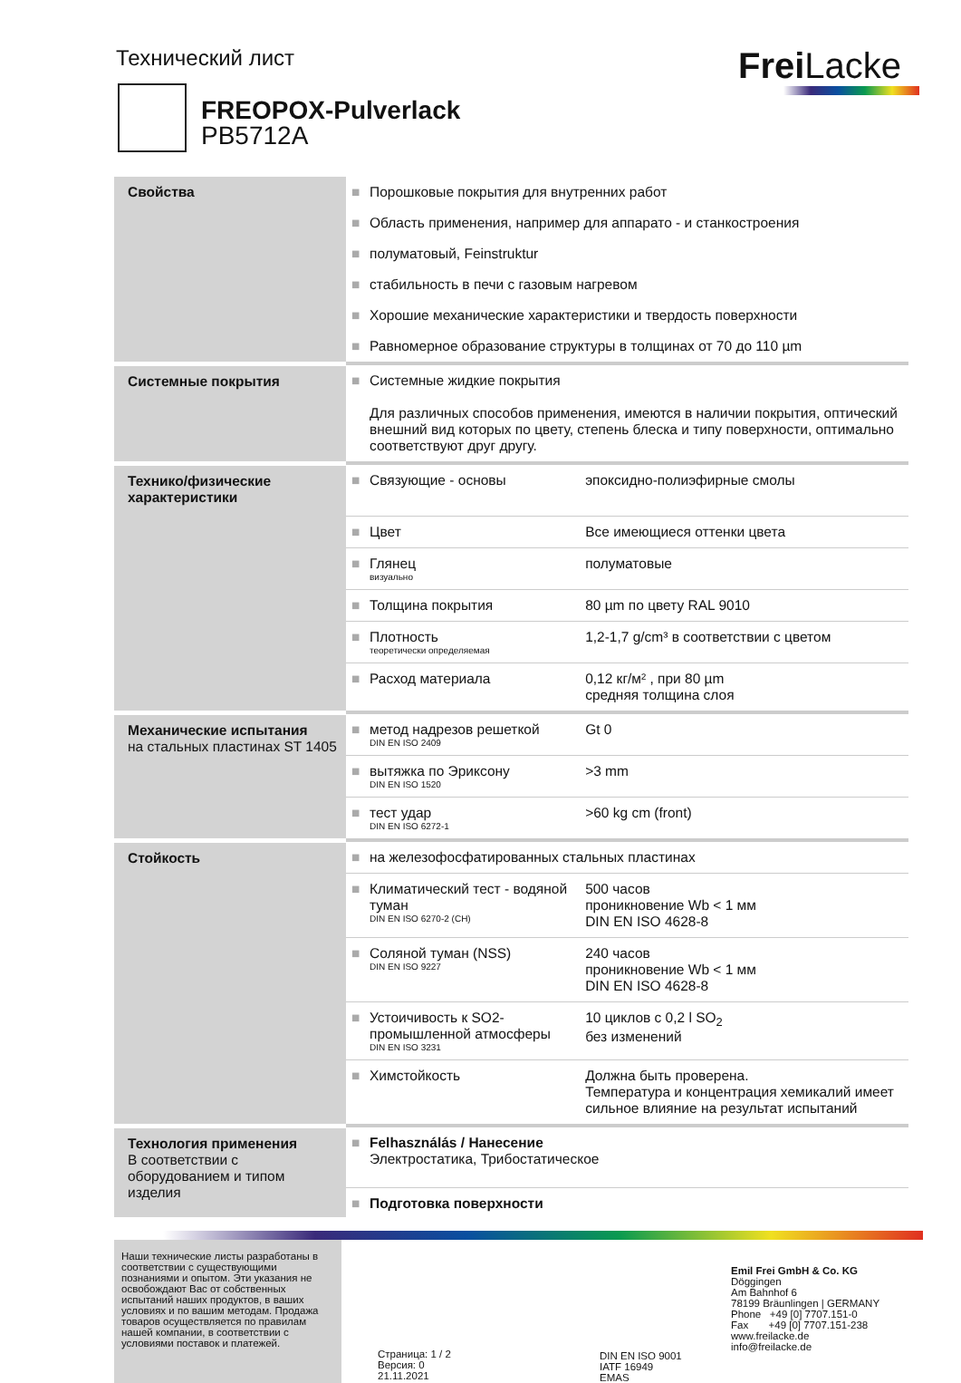Технический лист
FREOPOX-Pulverlack
PB5712A
Frei Lacke
| Свойства | ■ | Порошковые покрытия для внутренних работ | |
| | ■ | Область применения, например для аппарато - и станкостроения | |
| | ■ | полуматовый, Feinstruktur | |
| | ■ | стабильность в печи с газовым нагревом | |
| | ■ | Хорошие механические характеристики и твердость поверхности | |
| | ■ | Равномерное образование структуры в толщинах от 70 до 110 µm | |
| Системные покрытия | ■ | Системные жидкие покрытия Для различных способов применения, имеются в наличии покрытия, оптический внешний вид которых по цвету, степень блеска и типу поверхности, оптимально соответствуют друг другу. | |
| Технико/физические характеристики | ■ | Связующие - основы | эпоксидно-полиэфирные смолы |
| | ■ | Цвет | Все имеющиеся оттенки цвета |
| | ■ | Глянец визуально | полуматовые |
| | ■ | Толщина покрытия | 80 µm по цвету RAL 9010 |
| | ■ | Плотность теоретически определяемая | 1,2-1,7 g/cm³ в соответствии с цветом |
| | ■ | Расход материала | 0,12 кг/м² , при 80 µm средняя толщина слоя |
| Механические испытания на стальных пластинах ST 1405 | ■ | метод надрезов решеткой DIN EN ISO 2409 | Gt 0 |
| | ■ | вытяжка по Эриксону DIN EN ISO 1520 | >3 mm |
| | ■ | тест удар DIN EN ISO 6272-1 | >60 kg cm (front) |
| Стойкость | ■ | на железофосфатированных стальных пластинах | |
| | ■ | Климатический тест - водяной туман DIN EN ISO 6270-2 (CH) | 500 часов проникновение Wb < 1 мм DIN EN ISO 4628-8 |
| | ■ | Соляной туман (NSS) DIN EN ISO 9227 | 240 часов проникновение Wb < 1 мм DIN EN ISO 4628-8 |
| | ■ | Устоичивость к SO2-промышленной атмосферы DIN EN ISO 3231 | 10 циклов с 0,2 l SO<sub>2</sub> без изменений |
| | ■ | Химстойкость | Должна быть проверена. Температура и концентрация хемикалий имеет сильное влияние на результат испытаний |
| Технология применения В соответствии с оборудованием и типом изделия | ■ | Felhasználás / Нанесение Электростатика, Трибостатическое | |
| | ■ | Подготовка поверхности | |
Наши технические листы разработаны в соответствии с существующими познаниями и опытом. Эти указания не освобождают Вас от собственных испытаний наших продуктов, в ваших условиях и по вашим методам. Продажа товаров осуществляется по правилам нашей компании, в соответствии с условиями поставок и платежей.
Страница: 1 / 2
Версия: 0
21.11.2021
DIN EN ISO 9001
IATF 16949
EMAS
Emil Frei GmbH & Co. KG
Döggingen
Am Bahnhof 6
78199 Bräunlingen | GERMANY
Phone +49 [0] 7707.151-0
Fax +49 [0] 7707.151-238
www.freilacke.de
info@freilacke.de